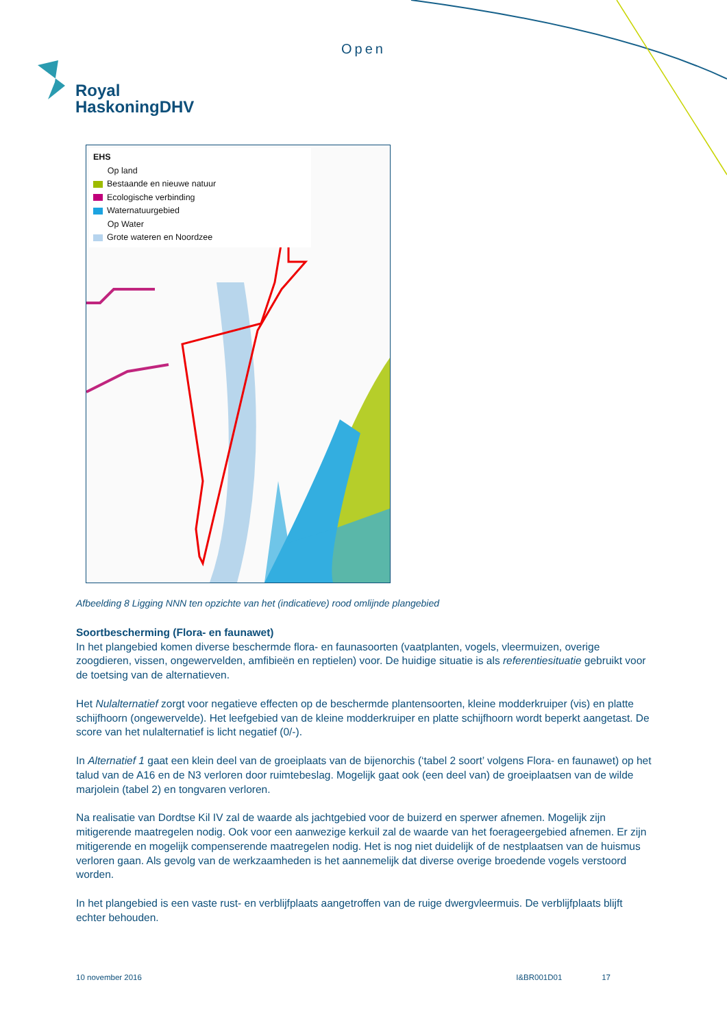Open
Royal
HaskoningDHV
EHS
Op land
Bestaande en nieuwe natuur
Ecologische verbinding
Waternatuurgebied
Op Water
Grote wateren en Noordzee
Afbeelding 8 Ligging NNN ten opzichte van het (indicatieve) rood omlijnde plangebied
Soortbescherming (Flora- en faunawet)
In het plangebied komen diverse beschermde flora- en faunasoorten (vaatplanten, vogels, vleermuizen, overige zoogdieren, vissen, ongewervelden, amfibieën en reptielen) voor. De huidige situatie is als referentiesituatie gebruikt voor de toetsing van de alternatieven.
Het Nulalternatief zorgt voor negatieve effecten op de beschermde plantensoorten, kleine modderkruiper (vis) en platte schijfhoorn (ongewervelde). Het leefgebied van de kleine modderkruiper en platte schijfhoorn wordt beperkt aangetast. De score van het nulalternatief is licht negatief (0/-).
In Alternatief 1 gaat een klein deel van de groeiplaats van de bijenorchis (‘tabel 2 soort’ volgens Flora- en faunawet) op het talud van de A16 en de N3 verloren door ruimtebeslag. Mogelijk gaat ook (een deel van) de groeiplaatsen van de wilde marjolein (tabel 2) en tongvaren verloren.
Na realisatie van Dordtse Kil IV zal de waarde als jachtgebied voor de buizerd en sperwer afnemen. Mogelijk zijn mitigerende maatregelen nodig. Ook voor een aanwezige kerkuil zal de waarde van het foerageergebied afnemen. Er zijn mitigerende en mogelijk compenserende maatregelen nodig. Het is nog niet duidelijk of de nestplaatsen van de huismus verloren gaan. Als gevolg van de werkzaamheden is het aannemelijk dat diverse overige broedende vogels verstoord worden.
In het plangebied is een vaste rust- en verblijfplaats aangetroffen van de ruige dwergvleermuis. De verblijfplaats blijft echter behouden.
10 november 2016 I&BR001D01 17